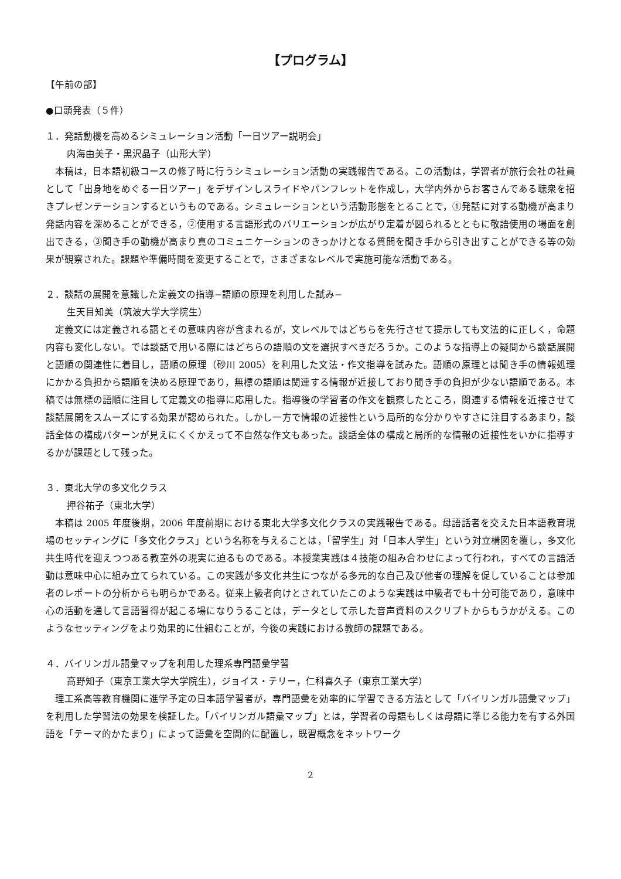【プログラム】
【午前の部】
●口頭発表（５件）
１．発話動機を高めるシミュレーション活動「一日ツアー説明会」
内海由美子・黒沢晶子（山形大学）
本稿は，日本語初級コースの修了時に行うシミュレーション活動の実践報告である。この活動は，学習者が旅行会社の社員として「出身地をめぐる一日ツアー」をデザインしスライドやパンフレットを作成し，大学内外からお客さんである聴衆を招きプレゼンテーションするというものである。シミュレーションという活動形態をとることで，①発話に対する動機が高まり発話内容を深めることができる，②使用する言語形式のバリエーションが広がり定着が図られるとともに敬語使用の場面を創出できる，③聞き手の動機が高まり真のコミュニケーションのきっかけとなる質問を聞き手から引き出すことができる等の効果が観察された。課題や準備時間を変更することで，さまざまなレベルで実施可能な活動である。
２．談話の展開を意識した定義文の指導−語順の原理を利用した試み−
生天目知美（筑波大学大学院生）
定義文には定義される語とその意味内容が含まれるが，文レベルではどちらを先行させて提示しても文法的に正しく，命題内容も変化しない。では談話で用いる際にはどちらの語順の文を選択すべきだろうか。このような指導上の疑問から談話展開と語順の関連性に着目し，語順の原理（砂川 2005）を利用した文法・作文指導を試みた。語順の原理とは聞き手の情報処理にかかる負担から語順を決める原理であり，無標の語順は関連する情報が近接しており聞き手の負担が少ない語順である。本稿では無標の語順に注目して定義文の指導に応用した。指導後の学習者の作文を観察したところ，関連する情報を近接させて談話展開をスムーズにする効果が認められた。しかし一方で情報の近接性という局所的な分かりやすさに注目するあまり，談話全体の構成パターンが見えにくくかえって不自然な作文もあった。談話全体の構成と局所的な情報の近接性をいかに指導するかが課題として残った。
３．東北大学の多文化クラス
押谷祐子（東北大学）
本稿は 2005 年度後期，2006 年度前期における東北大学多文化クラスの実践報告である。母語話者を交えた日本語教育現場のセッティングに「多文化クラス」という名称を与えることは，「留学生」対「日本人学生」という対立構図を覆し，多文化共生時代を迎えつつある教室外の現実に迫るものである。本授業実践は４技能の組み合わせによって行われ，すべての言語活動は意味中心に組み立てられている。この実践が多文化共生につながる多元的な自己及び他者の理解を促していることは参加者のレポートの分析からも明らかである。従来上級者向けとされていたこのような実践は中級者でも十分可能であり，意味中心の活動を通して言語習得が起こる場になりうることは，データとして示した音声資料のスクリプトからもうかがえる。このようなセッティングをより効果的に仕組むことが，今後の実践における教師の課題である。
４．バイリンガル語彙マップを利用した理系専門語彙学習
高野知子（東京工業大学大学院生），ジョイス・テリー，仁科喜久子（東京工業大学）
理工系高等教育機関に進学予定の日本語学習者が，専門語彙を効率的に学習できる方法として「バイリンガル語彙マップ」を利用した学習法の効果を検証した。「バイリンガル語彙マップ」とは，学習者の母語もしくは母語に準じる能力を有する外国語を「テーマ的かたまり」によって語彙を空間的に配置し，既習概念をネットワーク
2